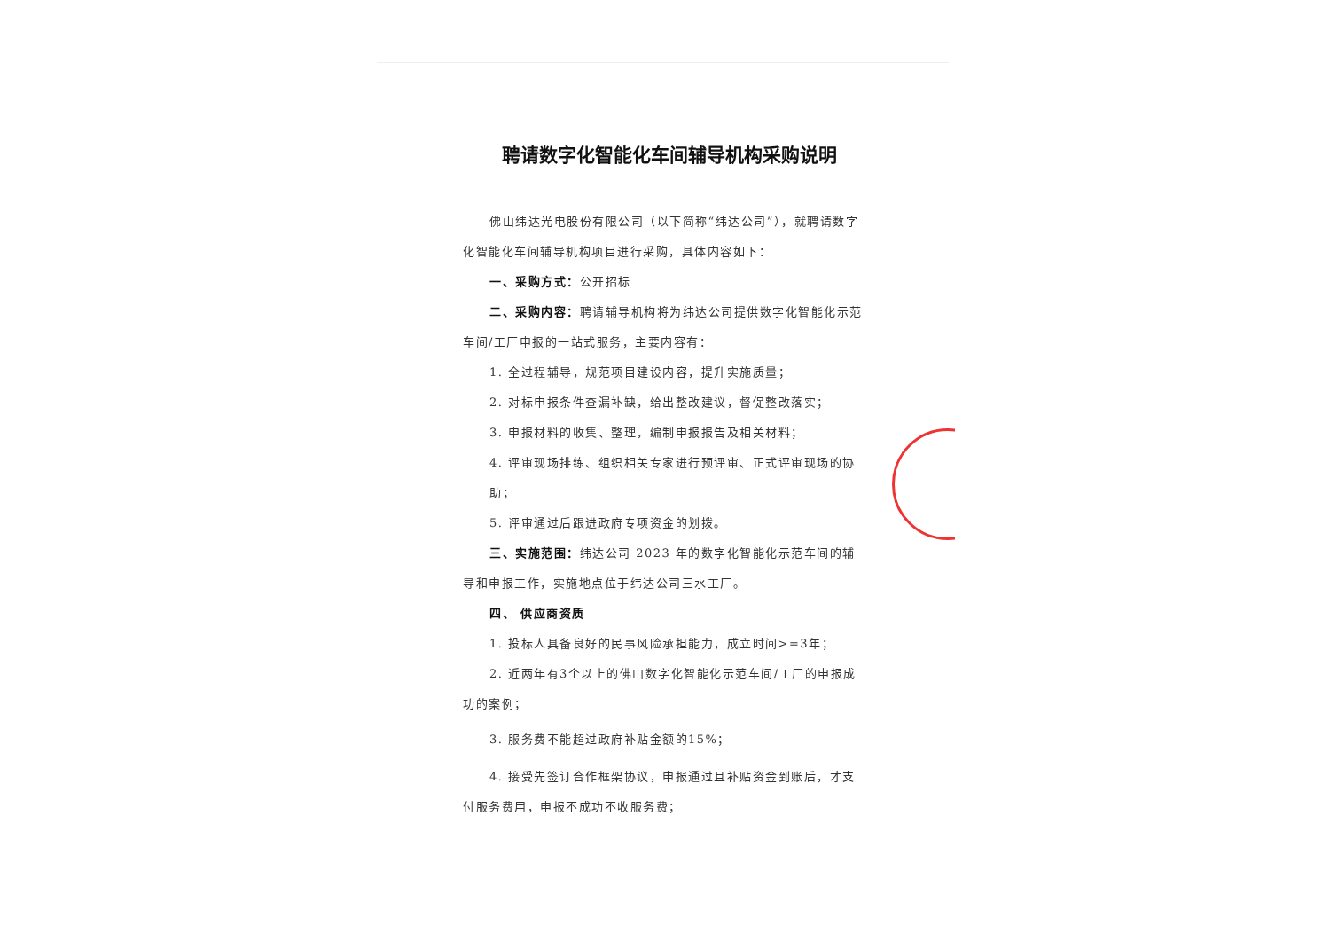聘请数字化智能化车间辅导机构采购说明
佛山纬达光电股份有限公司（以下简称“纬达公司”），就聘请数字化智能化车间辅导机构项目进行采购，具体内容如下：
一、采购方式：公开招标
二、采购内容：聘请辅导机构将为纬达公司提供数字化智能化示范车间/工厂申报的一站式服务，主要内容有：
1. 全过程辅导，规范项目建设内容，提升实施质量；
2. 对标申报条件查漏补缺，给出整改建议，督促整改落实；
3. 申报材料的收集、整理，编制申报报告及相关材料；
4. 评审现场排练、组织相关专家进行预评审、正式评审现场的协助；
5. 评审通过后跟进政府专项资金的划拨。
三、实施范围：纬达公司 2023 年的数字化智能化示范车间的辅导和申报工作，实施地点位于纬达公司三水工厂。
四、 供应商资质
1. 投标人具备良好的民事风险承担能力，成立时间>=3年；
2. 近两年有3个以上的佛山数字化智能化示范车间/工厂的申报成功的案例；
3. 服务费不能超过政府补贴金额的15%；
4. 接受先签订合作框架协议，申报通过且补贴资金到账后，才支付服务费用，申报不成功不收服务费；